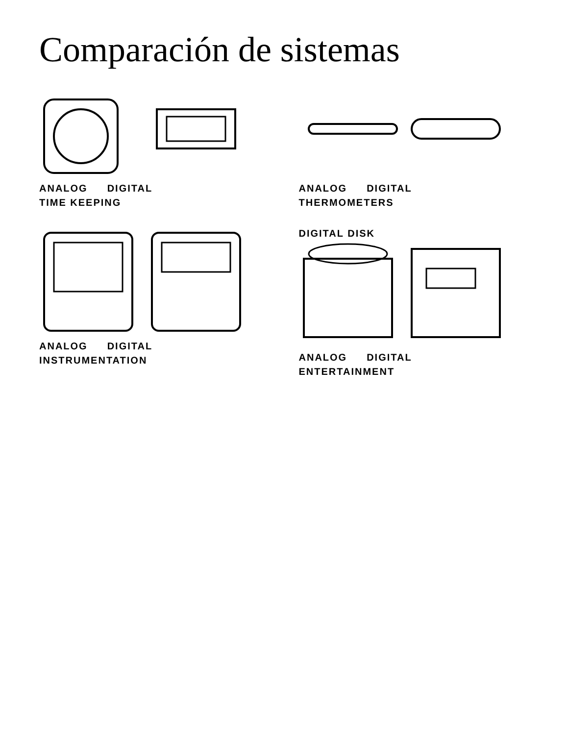Comparación de sistemas
ANALOG DIGITAL
TIME KEEPING
ANALOG DIGITAL
THERMOMETERS
ANALOG DIGITAL
INSTRUMENTATION
DIGITAL DISK
ANALOG DIGITAL
ENTERTAINMENT